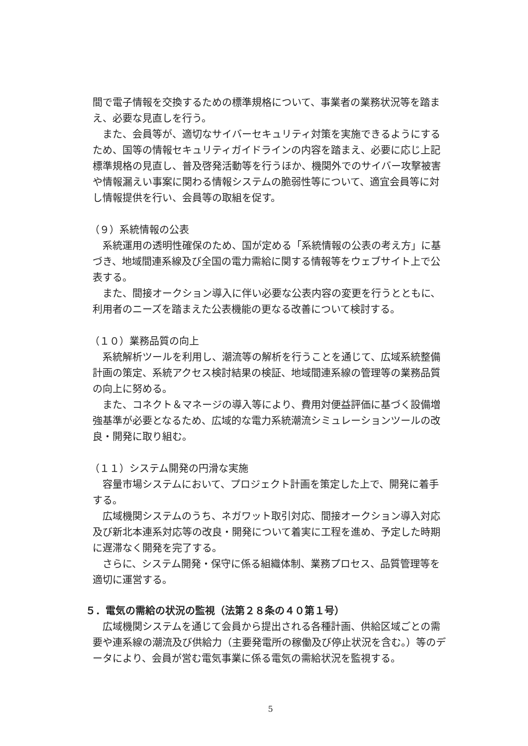間で電子情報を交換するための標準規格について、事業者の業務状況等を踏まえ、必要な見直しを行う。
また、会員等が、適切なサイバーセキュリティ対策を実施できるようにするため、国等の情報セキュリティガイドラインの内容を踏まえ、必要に応じ上記標準規格の見直し、普及啓発活動等を行うほか、機関外でのサイバー攻撃被害や情報漏えい事案に関わる情報システムの脆弱性等について、適宜会員等に対し情報提供を行い、会員等の取組を促す。
（９）系統情報の公表
系統運用の透明性確保のため、国が定める「系統情報の公表の考え方」に基づき、地域間連系線及び全国の電力需給に関する情報等をウェブサイト上で公表する。
また、間接オークション導入に伴い必要な公表内容の変更を行うとともに、利用者のニーズを踏まえた公表機能の更なる改善について検討する。
（１０）業務品質の向上
系統解析ツールを利用し、潮流等の解析を行うことを通じて、広域系統整備計画の策定、系統アクセス検討結果の検証、地域間連系線の管理等の業務品質の向上に努める。
また、コネクト＆マネージの導入等により、費用対便益評価に基づく設備増強基準が必要となるため、広域的な電力系統潮流シミュレーションツールの改良・開発に取り組む。
（１１）システム開発の円滑な実施
容量市場システムにおいて、プロジェクト計画を策定した上で、開発に着手する。
広域機関システムのうち、ネガワット取引対応、間接オークション導入対応及び新北本連系対応等の改良・開発について着実に工程を進め、予定した時期に遅滞なく開発を完了する。
さらに、システム開発・保守に係る組織体制、業務プロセス、品質管理等を適切に運営する。
５．電気の需給の状況の監視（法第２８条の４０第１号）
広域機関システムを通じて会員から提出される各種計画、供給区域ごとの需要や連系線の潮流及び供給力（主要発電所の稼働及び停止状況を含む。）等のデータにより、会員が営む電気事業に係る電気の需給状況を監視する。
5